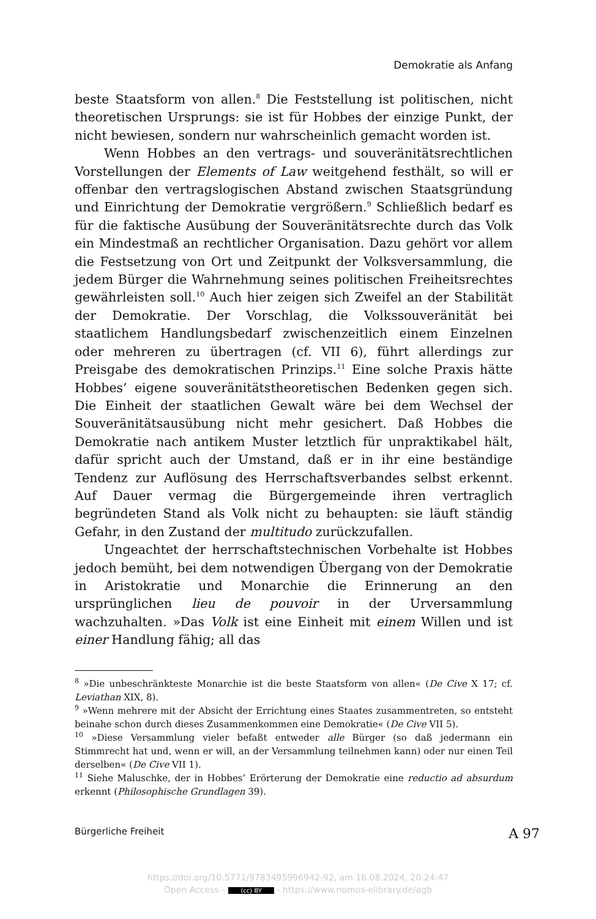Demokratie als Anfang
beste Staatsform von allen.<sup>8</sup> Die Feststellung ist politischen, nicht theoretischen Ursprungs: sie ist für Hobbes der einzige Punkt, der nicht bewiesen, sondern nur wahrscheinlich gemacht worden ist.
Wenn Hobbes an den vertrags- und souveränitätsrechtlichen Vorstellungen der Elements of Law weitgehend festhält, so will er offenbar den vertragslogischen Abstand zwischen Staatsgründung und Einrichtung der Demokratie vergrößern.<sup>9</sup> Schließlich bedarf es für die faktische Ausübung der Souveränitätsrechte durch das Volk ein Mindestmaß an rechtlicher Organisation. Dazu gehört vor allem die Festsetzung von Ort und Zeitpunkt der Volksversammlung, die jedem Bürger die Wahrnehmung seines politischen Freiheitsrechtes gewährleisten soll.<sup>10</sup> Auch hier zeigen sich Zweifel an der Stabilität der Demokratie. Der Vorschlag, die Volkssouveränität bei staatlichem Handlungsbedarf zwischenzeitlich einem Einzelnen oder mehreren zu übertragen (cf. VII 6), führt allerdings zur Preisgabe des demokratischen Prinzips.<sup>11</sup> Eine solche Praxis hätte Hobbes’ eigene souveränitätstheoretischen Bedenken gegen sich. Die Einheit der staatlichen Gewalt wäre bei dem Wechsel der Souveränitätsausübung nicht mehr gesichert. Daß Hobbes die Demokratie nach antikem Muster letztlich für unpraktikabel hält, dafür spricht auch der Umstand, daß er in ihr eine beständige Tendenz zur Auflösung des Herrschaftsverbandes selbst erkennt. Auf Dauer vermag die Bürgergemeinde ihren vertraglich begründeten Stand als Volk nicht zu behaupten: sie läuft ständig Gefahr, in den Zustand der multitudo zurückzufallen.
Ungeachtet der herrschaftstechnischen Vorbehalte ist Hobbes jedoch bemüht, bei dem notwendigen Übergang von der Demokratie in Aristokratie und Monarchie die Erinnerung an den ursprünglichen lieu de pouvoir in der Urversammlung wachzuhalten. »Das Volk ist eine Einheit mit einem Willen und ist einer Handlung fähig; all das
<sup>8</sup> »Die unbeschränkteste Monarchie ist die beste Staatsform von allen« (De Cive X 17; cf. Leviathan XIX, 8).
<sup>9</sup> »Wenn mehrere mit der Absicht der Errichtung eines Staates zusammentreten, so entsteht beinahe schon durch dieses Zusammenkommen eine Demokratie« (De Cive VII 5).
<sup>10</sup> »Diese Versammlung vieler befaßt entweder alle Bürger (so daß jedermann ein Stimmrecht hat und, wenn er will, an der Versammlung teilnehmen kann) oder nur einen Teil derselben« (De Cive VII 1).
<sup>11</sup> Siehe Maluschke, der in Hobbes’ Erörterung der Demokratie eine reductio ad absurdum erkennt (Philosophische Grundlagen 39).
Bürgerliche Freiheit A 97
https://doi.org/10.5771/9783495996942-92, am 16.08.2024, 20:24:47
Open Access – (cc) BY - https://www.nomos-elibrary.de/agb